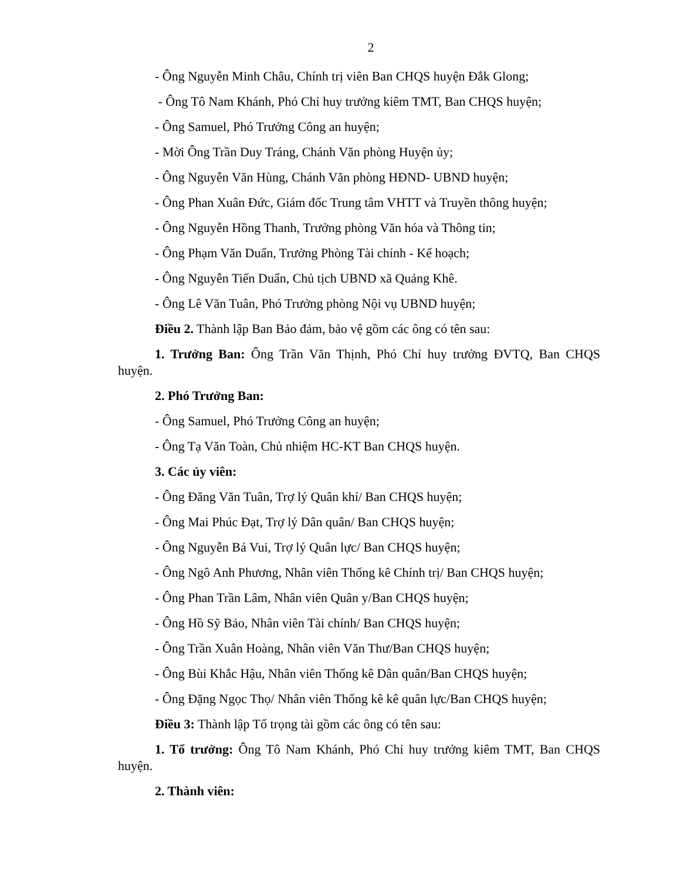2
- Ông Nguyễn Minh Châu, Chính trị viên Ban CHQS huyện Đắk Glong;
- Ông Tô Nam Khánh, Phó Chỉ huy trưởng kiêm TMT, Ban CHQS huyện;
- Ông Samuel, Phó Trưởng Công an huyện;
- Mời Ông Trần Duy Tráng, Chánh Văn phòng Huyện ủy;
- Ông Nguyễn Văn Hùng, Chánh Văn phòng HĐND- UBND huyện;
- Ông Phan Xuân Đức, Giám đốc Trung tâm VHTT và Truyền thông huyện;
- Ông Nguyễn Hồng Thanh, Trưởng phòng Văn hóa và Thông tin;
- Ông Phạm Văn Duẩn, Trưởng Phòng Tài chính - Kế hoạch;
- Ông Nguyễn Tiến Duẩn, Chủ tịch UBND xã Quảng Khê.
- Ông Lê Văn Tuân, Phó Trưởng phòng Nội vụ UBND huyện;
Điều 2. Thành lập Ban Bảo đảm, bảo vệ gồm các ông có tên sau:
1. Trưởng Ban: Ông Trần Văn Thịnh, Phó Chỉ huy trưởng ĐVTQ, Ban CHQS huyện.
2. Phó Trưởng Ban:
- Ông Samuel, Phó Trưởng Công an huyện;
- Ông Tạ Văn Toàn, Chủ nhiệm HC-KT Ban CHQS huyện.
3. Các ủy viên:
- Ông Đăng Văn Tuân, Trợ lý Quân khí/ Ban CHQS huyện;
- Ông Mai Phúc Đạt, Trợ lý Dân quân/ Ban CHQS huyện;
- Ông Nguyễn Bá Vui, Trợ lý Quân lực/ Ban CHQS huyện;
- Ông Ngô Anh Phương, Nhân viên Thống kê Chính trị/ Ban CHQS huyện;
- Ông Phan Trần Lâm, Nhân viên Quân y/Ban CHQS huyện;
- Ông Hồ Sỹ Bảo, Nhân viên Tài chính/ Ban CHQS huyện;
- Ông Trần Xuân Hoàng, Nhân viên Văn Thư/Ban CHQS huyện;
- Ông Bùi Khắc Hậu, Nhân viên Thống kê Dân quân/Ban CHQS huyện;
- Ông Đặng Ngọc Thọ/ Nhân viên Thống kê kê quân lực/Ban CHQS huyện;
Điều 3: Thành lập Tổ trọng tài gồm các ông có tên sau:
1. Tổ trưởng: Ông Tô Nam Khánh, Phó Chỉ huy trưởng kiêm TMT, Ban CHQS huyện.
2. Thành viên: